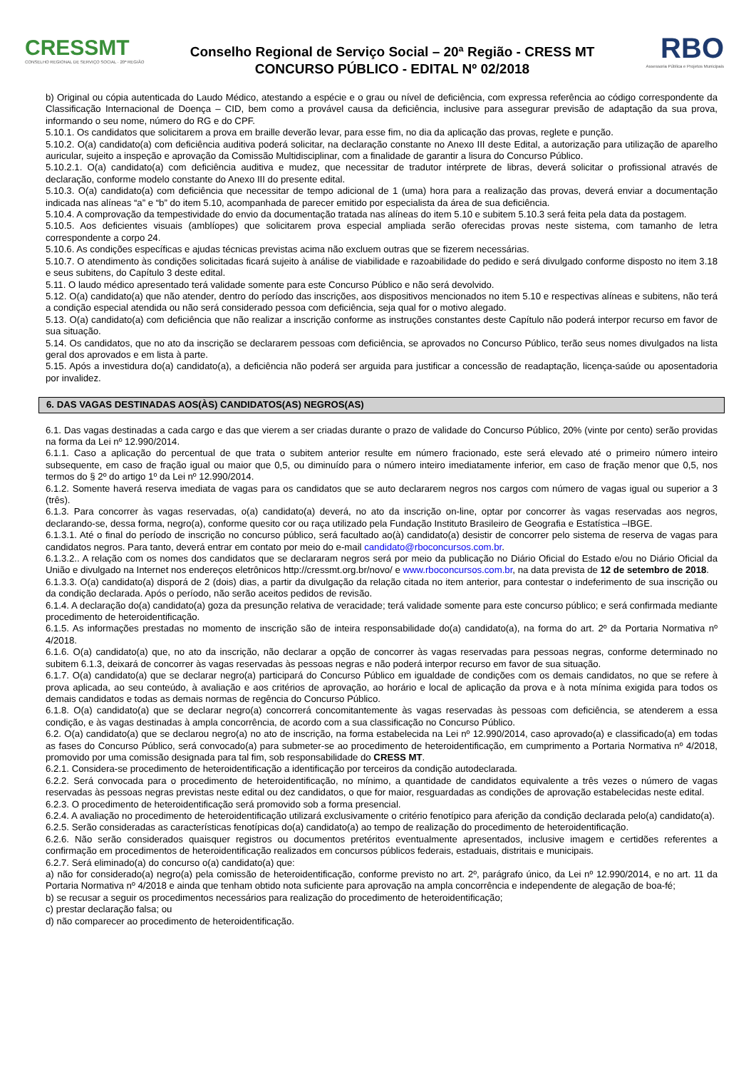CRESSMT
CONSELHO REGIONAL DE SERVIÇO SOCIAL · 20ª REGIÃO
Conselho Regional de Serviço Social – 20ª Região - CRESS MT
CONCURSO PÚBLICO - EDITAL Nº 02/2018
RBO
Assessoria Pública e Projetos Municipais
b) Original ou cópia autenticada do Laudo Médico, atestando a espécie e o grau ou nível de deficiência, com expressa referência ao código correspondente da Classificação Internacional de Doença – CID, bem como a provável causa da deficiência, inclusive para assegurar previsão de adaptação da sua prova, informando o seu nome, número do RG e do CPF.
5.10.1. Os candidatos que solicitarem a prova em braille deverão levar, para esse fim, no dia da aplicação das provas, reglete e punção.
5.10.2. O(a) candidato(a) com deficiência auditiva poderá solicitar, na declaração constante no Anexo III deste Edital, a autorização para utilização de aparelho auricular, sujeito a inspeção e aprovação da Comissão Multidisciplinar, com a finalidade de garantir a lisura do Concurso Público.
5.10.2.1. O(a) candidato(a) com deficiência auditiva e mudez, que necessitar de tradutor intérprete de libras, deverá solicitar o profissional através de declaração, conforme modelo constante do Anexo III do presente edital.
5.10.3. O(a) candidato(a) com deficiência que necessitar de tempo adicional de 1 (uma) hora para a realização das provas, deverá enviar a documentação indicada nas alíneas “a” e “b” do item 5.10, acompanhada de parecer emitido por especialista da área de sua deficiência.
5.10.4. A comprovação da tempestividade do envio da documentação tratada nas alíneas do item 5.10 e subitem 5.10.3 será feita pela data da postagem.
5.10.5. Aos deficientes visuais (amblíopes) que solicitarem prova especial ampliada serão oferecidas provas neste sistema, com tamanho de letra correspondente a corpo 24.
5.10.6. As condições específicas e ajudas técnicas previstas acima não excluem outras que se fizerem necessárias.
5.10.7. O atendimento às condições solicitadas ficará sujeito à análise de viabilidade e razoabilidade do pedido e será divulgado conforme disposto no item 3.18 e seus subitens, do Capítulo 3 deste edital.
5.11. O laudo médico apresentado terá validade somente para este Concurso Público e não será devolvido.
5.12. O(a) candidato(a) que não atender, dentro do período das inscrições, aos dispositivos mencionados no item 5.10 e respectivas alíneas e subitens, não terá a condição especial atendida ou não será considerado pessoa com deficiência, seja qual for o motivo alegado.
5.13. O(a) candidato(a) com deficiência que não realizar a inscrição conforme as instruções constantes deste Capítulo não poderá interpor recurso em favor de sua situação.
5.14. Os candidatos, que no ato da inscrição se declararem pessoas com deficiência, se aprovados no Concurso Público, terão seus nomes divulgados na lista geral dos aprovados e em lista à parte.
5.15. Após a investidura do(a) candidato(a), a deficiência não poderá ser arguida para justificar a concessão de readaptação, licença-saúde ou aposentadoria por invalidez.
6. DAS VAGAS DESTINADAS AOS(ÀS) CANDIDATOS(AS) NEGROS(AS)
6.1. Das vagas destinadas a cada cargo e das que vierem a ser criadas durante o prazo de validade do Concurso Público, 20% (vinte por cento) serão providas na forma da Lei nº 12.990/2014.
6.1.1. Caso a aplicação do percentual de que trata o subitem anterior resulte em número fracionado, este será elevado até o primeiro número inteiro subsequente, em caso de fração igual ou maior que 0,5, ou diminuído para o número inteiro imediatamente inferior, em caso de fração menor que 0,5, nos termos do § 2º do artigo 1º da Lei nº 12.990/2014.
6.1.2. Somente haverá reserva imediata de vagas para os candidatos que se auto declararem negros nos cargos com número de vagas igual ou superior a 3 (três).
6.1.3. Para concorrer às vagas reservadas, o(a) candidato(a) deverá, no ato da inscrição on-line, optar por concorrer às vagas reservadas aos negros, declarando-se, dessa forma, negro(a), conforme quesito cor ou raça utilizado pela Fundação Instituto Brasileiro de Geografia e Estatística –IBGE.
6.1.3.1. Até o final do período de inscrição no concurso público, será facultado ao(à) candidato(a) desistir de concorrer pelo sistema de reserva de vagas para candidatos negros. Para tanto, deverá entrar em contato por meio do e-mail candidato@rboconcursos.com.br.
6.1.3.2.. A relação com os nomes dos candidatos que se declararam negros será por meio da publicação no Diário Oficial do Estado e/ou no Diário Oficial da União e divulgado na Internet nos endereços eletrônicos http://cressmt.org.br/novo/ e www.rboconcursos.com.br, na data prevista de 12 de setembro de 2018.
6.1.3.3. O(a) candidato(a) disporá de 2 (dois) dias, a partir da divulgação da relação citada no item anterior, para contestar o indeferimento de sua inscrição ou da condição declarada. Após o período, não serão aceitos pedidos de revisão.
6.1.4. A declaração do(a) candidato(a) goza da presunção relativa de veracidade; terá validade somente para este concurso público; e será confirmada mediante procedimento de heteroidentificação.
6.1.5. As informações prestadas no momento de inscrição são de inteira responsabilidade do(a) candidato(a), na forma do art. 2º da Portaria Normativa nº 4/2018.
6.1.6. O(a) candidato(a) que, no ato da inscrição, não declarar a opção de concorrer às vagas reservadas para pessoas negras, conforme determinado no subitem 6.1.3, deixará de concorrer às vagas reservadas às pessoas negras e não poderá interpor recurso em favor de sua situação.
6.1.7. O(a) candidato(a) que se declarar negro(a) participará do Concurso Público em igualdade de condições com os demais candidatos, no que se refere à prova aplicada, ao seu conteúdo, à avaliação e aos critérios de aprovação, ao horário e local de aplicação da prova e à nota mínima exigida para todos os demais candidatos e todas as demais normas de regência do Concurso Público.
6.1.8. O(a) candidato(a) que se declarar negro(a) concorrerá concomitantemente às vagas reservadas às pessoas com deficiência, se atenderem a essa condição, e às vagas destinadas à ampla concorrência, de acordo com a sua classificação no Concurso Público.
6.2. O(a) candidato(a) que se declarou negro(a) no ato de inscrição, na forma estabelecida na Lei nº 12.990/2014, caso aprovado(a) e classificado(a) em todas as fases do Concurso Público, será convocado(a) para submeter-se ao procedimento de heteroidentificação, em cumprimento a Portaria Normativa nº 4/2018, promovido por uma comissão designada para tal fim, sob responsabilidade do CRESS MT.
6.2.1. Considera-se procedimento de heteroidentificação a identificação por terceiros da condição autodeclarada.
6.2.2. Será convocada para o procedimento de heteroidentificação, no mínimo, a quantidade de candidatos equivalente a três vezes o número de vagas reservadas às pessoas negras previstas neste edital ou dez candidatos, o que for maior, resguardadas as condições de aprovação estabelecidas neste edital.
6.2.3. O procedimento de heteroidentificação será promovido sob a forma presencial.
6.2.4. A avaliação no procedimento de heteroidentificação utilizará exclusivamente o critério fenotípico para aferição da condição declarada pelo(a) candidato(a).
6.2.5. Serão consideradas as características fenotípicas do(a) candidato(a) ao tempo de realização do procedimento de heteroidentificação.
6.2.6. Não serão considerados quaisquer registros ou documentos pretéritos eventualmente apresentados, inclusive imagem e certidões referentes a confirmação em procedimentos de heteroidentificação realizados em concursos públicos federais, estaduais, distritais e municipais.
6.2.7. Será eliminado(a) do concurso o(a) candidato(a) que:
a) não for considerado(a) negro(a) pela comissão de heteroidentificação, conforme previsto no art. 2º, parágrafo único, da Lei nº 12.990/2014, e no art. 11 da Portaria Normativa nº 4/2018 e ainda que tenham obtido nota suficiente para aprovação na ampla concorrência e independente de alegação de boa-fé;
b) se recusar a seguir os procedimentos necessários para realização do procedimento de heteroidentificação;
c) prestar declaração falsa; ou
d) não comparecer ao procedimento de heteroidentificação.